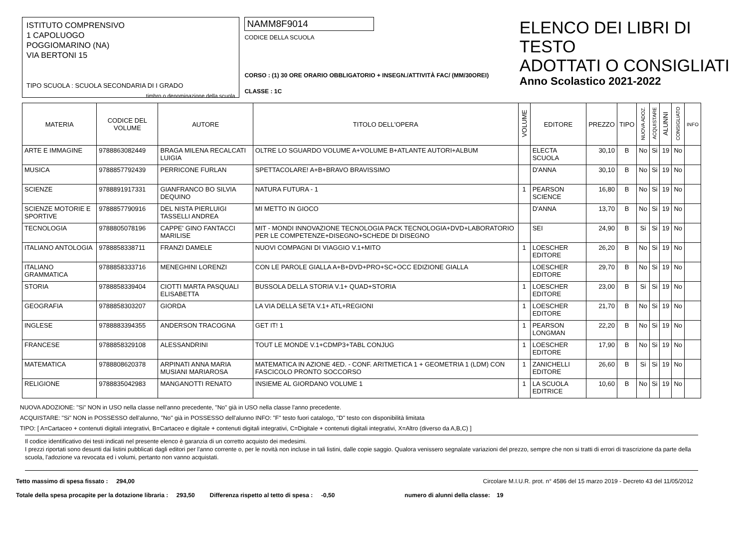ISTITUTO COMPRENSIVO
1 CAPOLUOGO
POGGIOMARINO (NA)
VIA BERTONI 15
TIPO SCUOLA : SCUOLA SECONDARIA DI I GRADO
timbro o denominazione della scuola
NAMM8F9014
CODICE DELLA SCUOLA
CORSO : (1) 30 ORE ORARIO OBBLIGATORIO + INSEGN./ATTIVITÀ FAC/ (MM/30OREI)
CLASSE : 1C
ELENCO DEI LIBRI DI TESTO
ADOTTATI O CONSIGLIATI
Anno Scolastico 2021-2022
| MATERIA | CODICE DEL VOLUME | AUTORE | TITOLO DELL'OPERA | VOLUME | EDITORE | PREZZO | TIPO | NUOVA ADOZ. | ACQUISTARE | ALUNNI | CONSIGLIATO | INFO |
| --- | --- | --- | --- | --- | --- | --- | --- | --- | --- | --- | --- | --- |
| ARTE E IMMAGINE | 9788863082449 | BRAGA MILENA RECALCATI LUIGIA | OLTRE LO SGUARDO VOLUME A+VOLUME B+ATLANTE AUTORI+ALBUM | | ELECTA SCUOLA | 30,10 | B | No | Si | 19 | No | |
| MUSICA | 9788857792439 | PERRICONE FURLAN | SPETTACOLARE! A+B+BRAVO BRAVISSIMO | | D'ANNA | 30,10 | B | No | Si | 19 | No | |
| SCIENZE | 9788891917331 | GIANFRANCO BO SILVIA DEQUINO | NATURA FUTURA - 1 | 1 | PEARSON SCIENCE | 16,80 | B | No | Si | 19 | No | |
| SCIENZE MOTORIE E SPORTIVE | 9788857790916 | DEL NISTA PIERLUIGI TASSELLI ANDREA | MI METTO IN GIOCO | | D'ANNA | 13,70 | B | No | Si | 19 | No | |
| TECNOLOGIA | 9788805078196 | CAPPE' GINO FANTACCI MARILISE | MIT - MONDI INNOVAZIONE TECNOLOGIA PACK TECNOLOGIA+DVD+LABORATORIO PER LE COMPETENZE+DISEGNO+SCHEDE DI DISEGNO | | SEI | 24,90 | B | Si | Si | 19 | No | |
| ITALIANO ANTOLOGIA | 9788858338711 | FRANZI DAMELE | NUOVI COMPAGNI DI VIAGGIO V.1+MITO | 1 | LOESCHER EDITORE | 26,20 | B | No | Si | 19 | No | |
| ITALIANO GRAMMATICA | 9788858333716 | MENEGHINI LORENZI | CON LE PAROLE GIALLA A+B+DVD+PRO+SC+OCC EDIZIONE GIALLA | | LOESCHER EDITORE | 29,70 | B | No | Si | 19 | No | |
| STORIA | 9788858339404 | CIOTTI MARTA PASQUALI ELISABETTA | BUSSOLA DELLA STORIA V.1+ QUAD+STORIA | 1 | LOESCHER EDITORE | 23,00 | B | Si | Si | 19 | No | |
| GEOGRAFIA | 9788858303207 | GIORDA | LA VIA DELLA SETA V.1+ ATL+REGIONI | 1 | LOESCHER EDITORE | 21,70 | B | No | Si | 19 | No | |
| INGLESE | 9788883394355 | ANDERSON TRACOGNA | GET IT! 1 | 1 | PEARSON LONGMAN | 22,20 | B | No | Si | 19 | No | |
| FRANCESE | 9788858329108 | ALESSANDRINI | TOUT LE MONDE V.1+CDMP3+TABL CONJUG | 1 | LOESCHER EDITORE | 17,90 | B | No | Si | 19 | No | |
| MATEMATICA | 9788808620378 | ARPINATI ANNA MARIA MUSIANI MARIAROSA | MATEMATICA IN AZIONE 4ED. - CONF. ARITMETICA 1 + GEOMETRIA 1 (LDM) CON FASCICOLO PRONTO SOCCORSO | 1 | ZANICHELLI EDITORE | 26,60 | B | Si | Si | 19 | No | |
| RELIGIONE | 9788835042983 | MANGANOTTI RENATO | INSIEME AL GIORDANO VOLUME 1 | 1 | LA SCUOLA EDITRICE | 10,60 | B | No | Si | 19 | No | |
NUOVA ADOZIONE: "Si" NON in USO nella classe nell'anno precedente, "No" già in USO nella classe l'anno precedente.
ACQUISTARE: "Si" NON in POSSESSO dell'alunno, "No" già in POSSESSO dell'alunno INFO: "F" testo fuori catalogo, "D" testo con disponibilità limitata
TIPO: [ A=Cartaceo + contenuti digitali integrativi, B=Cartaceo e digitale + contenuti digitali integrativi, C=Digitale + contenuti digitali integrativi, X=Altro (diverso da A,B,C) ]
Il codice identificativo dei testi indicati nel presente elenco è garanzia di un corretto acquisto dei medesimi.
I prezzi riportati sono desunti dai listini pubblicati dagli editori per l'anno corrente o, per le novità non incluse in tali listini, dalle copie saggio. Qualora venissero segnalate variazioni del prezzo, sempre che non si tratti di errori di trascrizione da parte della scuola, l'adozione va revocata ed i volumi, pertanto non vanno acquistati.
Tetto massimo di spesa fissato : 294,00 Circolare M.I.U.R. prot. n° 4586 del 15 marzo 2019 - Decreto 43 del 11/05/2012
Totale della spesa procapite per la dotazione libraria : 293,50 Differenza rispetto al tetto di spesa : -0,50 numero di alunni della classe: 19